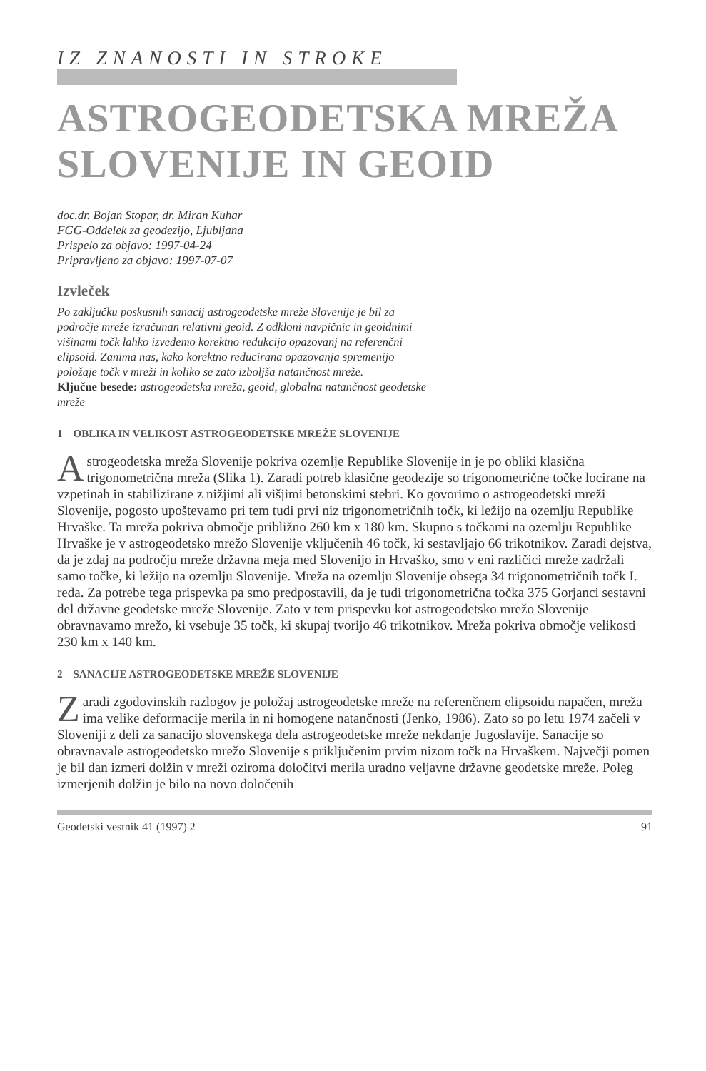IZ ZNANOSTI IN STROKE
ASTROGEODETSKA MREŽA
SLOVENIJE IN GEOID
doc.dr. Bojan Stopar, dr. Miran Kuhar
FGG-Oddelek za geodezijo, Ljubljana
Prispelo za objavo: 1997-04-24
Pripravljeno za objavo: 1997-07-07
Izvleček
Po zaključku poskusnih sanacij astrogeodetske mreže Slovenije je bil za področje mreže izračunan relativni geoid. Z odkloni navpičnic in geoidnimi višinami točk lahko izvedemo korektno redukcijo opazovanj na referenčni elipsoid. Zanima nas, kako korektno reducirana opazovanja spremenijo položaje točk v mreži in koliko se zato izboljša natančnost mreže.
Ključne besede: astrogeodetska mreža, geoid, globalna natančnost geodetske mreže
1 OBLIKA IN VELIKOST ASTROGEODETSKE MREŽE SLOVENIJE
Astrogeodetska mreža Slovenije pokriva ozemlje Republike Slovenije in je po obliki klasična trigonometrična mreža (Slika 1). Zaradi potreb klasične geodezije so trigonometrične točke locirane na vzpetinah in stabilizirane z nižjimi ali višjimi betonskimi stebri. Ko govorimo o astrogeodetski mreži Slovenije, pogosto upoštevamo pri tem tudi prvi niz trigonometričnih točk, ki ležijo na ozemlju Republike Hrvaške. Ta mreža pokriva območje približno 260 km x 180 km. Skupno s točkami na ozemlju Republike Hrvaške je v astrogeodetsko mrežo Slovenije vključenih 46 točk, ki sestavljajo 66 trikotnikov. Zaradi dejstva, da je zdaj na področju mreže državna meja med Slovenijo in Hrvaško, smo v eni različici mreže zadržali samo točke, ki ležijo na ozemlju Slovenije. Mreža na ozemlju Slovenije obsega 34 trigonometričnih točk I. reda. Za potrebe tega prispevka pa smo predpostavili, da je tudi trigonometrična točka 375 Gorjanci sestavni del državne geodetske mreže Slovenije. Zato v tem prispevku kot astrogeodetsko mrežo Slovenije obravnavamo mrežo, ki vsebuje 35 točk, ki skupaj tvorijo 46 trikotnikov. Mreža pokriva območje velikosti 230 km x 140 km.
2 SANACIJE ASTROGEODETSKE MREŽE SLOVENIJE
Zaradi zgodovinskih razlogov je položaj astrogeodetske mreže na referenčnem elipsoidu napačen, mreža ima velike deformacije merila in ni homogene natančnosti (Jenko, 1986). Zato so po letu 1974 začeli v Sloveniji z deli za sanacijo slovenskega dela astrogeodetske mreže nekdanje Jugoslavije. Sanacije so obravnavale astrogeodetsko mrežo Slovenije s priključenim prvim nizom točk na Hrvaškem. Največji pomen je bil dan izmeri dolžin v mreži oziroma določitvi merila uradno veljavne državne geodetske mreže. Poleg izmerjenih dolžin je bilo na novo določenih
Geodetski vestnik 41 (1997) 2 91